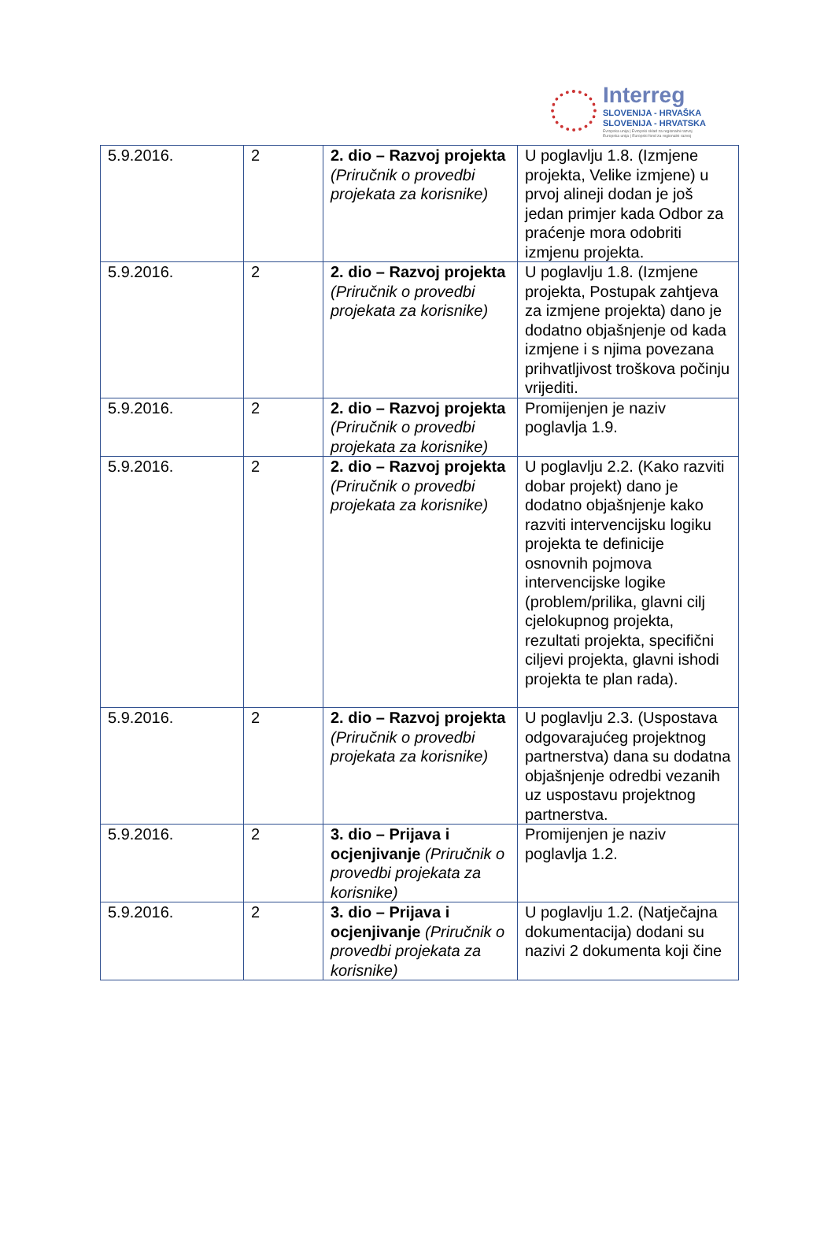Interreg
SLOVENIJA - HRVAŠKA
SLOVENIJA - HRVATSKA
Evropska unija | Evropski sklad za regionalni razvoj
Europska unija | Europski fond za regionalni razvoj
| 5.9.2016. | 2 | 2. dio – Razvoj projekta (Priručnik o provedbi projekata za korisnike) | U poglavlju 1.8. (Izmjene projekta, Velike izmjene) u prvoj alineji dodan je još jedan primjer kada Odbor za praćenje mora odobriti izmjenu projekta. |
| 5.9.2016. | 2 | 2. dio – Razvoj projekta (Priručnik o provedbi projekata za korisnike) | U poglavlju 1.8. (Izmjene projekta, Postupak zahtjeva za izmjene projekta) dano je dodatno objašnjenje od kada izmjene i s njima povezana prihvatljivost troškova počinju vrijediti. |
| 5.9.2016. | 2 | 2. dio – Razvoj projekta (Priručnik o provedbi projekata za korisnike) | Promijenjen je naziv poglavlja 1.9. |
| 5.9.2016. | 2 | 2. dio – Razvoj projekta (Priručnik o provedbi projekata za korisnike) | U poglavlju 2.2. (Kako razviti dobar projekt) dano je dodatno objašnjenje kako razviti intervencijsku logiku projekta te definicije osnovnih pojmova intervencijske logike (problem/prilika, glavni cilj cjelokupnog projekta, rezultati projekta, specifični ciljevi projekta, glavni ishodi projekta te plan rada). |
| 5.9.2016. | 2 | 2. dio – Razvoj projekta (Priručnik o provedbi projekata za korisnike) | U poglavlju 2.3. (Uspostava odgovarajućeg projektnog partnerstva) dana su dodatna objašnjenje odredbi vezanih uz uspostavu projektnog partnerstva. |
| 5.9.2016. | 2 | 3. dio – Prijava i ocjenjivanje (Priručnik o provedbi projekata za korisnike) | Promijenjen je naziv poglavlja 1.2. |
| 5.9.2016. | 2 | 3. dio – Prijava i ocjenjivanje (Priručnik o provedbi projekata za korisnike) | U poglavlju 1.2. (Natječajna dokumentacija) dodani su nazivi 2 dokumenta koji čine |